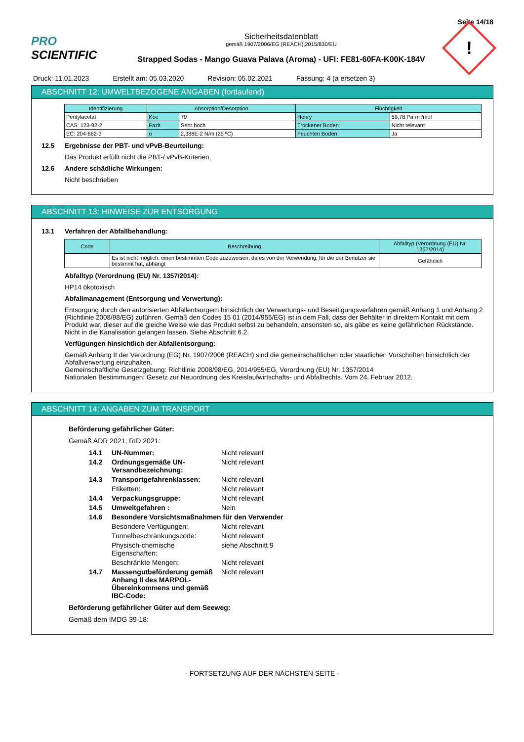Seite 14/18
PRO SCIENTIFIC
Sicherheitsdatenblatt
gemäß 1907/2006/EG (REACH),2015/830/EU
Strapped Sodas - Mango Guava Palava (Aroma) - UFI: FE81-60FA-K00K-184V
!
Druck: 11.01.2023 Erstellt am: 05.03.2020 Revision: 05.02.2021 Fassung: 4 (a ersetzen 3)
ABSCHNITT 12: UMWELTBEZOGENE ANGABEN (fortlaufend)
| Identifizierung | Absorption/Desorption | | Flüchtigkeit | |
| --- | --- | --- | --- | --- |
| Pentylacetat | Koc | 70 | Henry | 59,78 Pa·m³/mol |
| CAS: 123-92-2 | Fazit | Sehr hoch | Trockener Boden | Nicht relevant |
| EC: 204-662-3 | σ | 2,388E-2 N/m (25 ºC) | Feuchten Boden | Ja |
12.5 Ergebnisse der PBT- und vPvB-Beurteilung:
Das Produkt erfüllt nicht die PBT-/ vPvB-Kriterien.
12.6 Andere schädliche Wirkungen:
Nicht beschrieben
ABSCHNITT 13: HINWEISE ZUR ENTSORGUNG
13.1 Verfahren der Abfallbehandlung:
| Code | Beschreibung | Abfalltyp (Verordnung (EU) Nr. 1357/2014) |
| --- | --- | --- |
| | Es ist nicht möglich, einen bestimmten Code zuzuweisen, da es von der Verwendung, für die der Benutzer sie bestimmt hat, abhängt | Gefährlich |
Abfalltyp (Verordnung (EU) Nr. 1357/2014):
HP14 ökotoxisch
Abfallmanagement (Entsorgung und Verwertung):
Entsorgung durch den autorisierten Abfallentsorgern hinsichtlich der Verwertungs- und Beseitigungsverfahren gemäß Anhang 1 und Anhang 2 (Richtlinie 2008/98/EG) zuführen. Gemäß den Codes 15 01 (2014/955/EG) ist in dem Fall, dass der Behälter in direktem Kontakt mit dem Produkt war, dieser auf die gleiche Weise wie das Produkt selbst zu behandeln, ansonsten so, als gäbe es keine gefährlichen Rückstände. Nicht in die Kanalisation gelangen lassen. Siehe Abschnitt 6.2.
Verfügungen hinsichtlich der Abfallentsorgung:
Gemäß Anhang II der Verordnung (EG) Nr. 1907/2006 (REACH) sind die gemeinschaftlichen oder staatlichen Vorschriften hinsichtlich der Abfallverwertung einzuhalten.
Gemeinschaftliche Gesetzgebung: Richtlinie 2008/98/EG, 2014/955/EG, Verordnung (EU) Nr. 1357/2014
Nationalen Bestimmungen: Gesetz zur Neuordnung des Kreislaufwirtschafts- und Abfallrechts. Vom 24. Februar 2012.
ABSCHNITT 14: ANGABEN ZUM TRANSPORT
Beförderung gefährlicher Güter:
Gemäß ADR 2021, RID 2021:
14.1 UN-Nummer: Nicht relevant
14.2 Ordnungsgemäße UN-Versandbezeichnung: Nicht relevant
14.3 Transportgefahrenklassen: Nicht relevant
Etiketten: Nicht relevant
14.4 Verpackungsgruppe: Nicht relevant
14.5 Umweltgefahren : Nein
14.6 Besondere Vorsichtsmaßnahmen für den Verwender
Besondere Verfügungen: Nicht relevant
Tunnelbeschränkungscode: Nicht relevant
Physisch-chemische Eigenschaften: siehe Abschnitt 9
Beschränkte Mengen: Nicht relevant
14.7 Massengutbeförderung gemäß Anhang II des MARPOL-Übereinkommens und gemäß IBC-Code: Nicht relevant
Beförderung gefährlicher Güter auf dem Seeweg:
Gemäß dem IMDG 39-18:
- FORTSETZUNG AUF DER NÄCHSTEN SEITE -